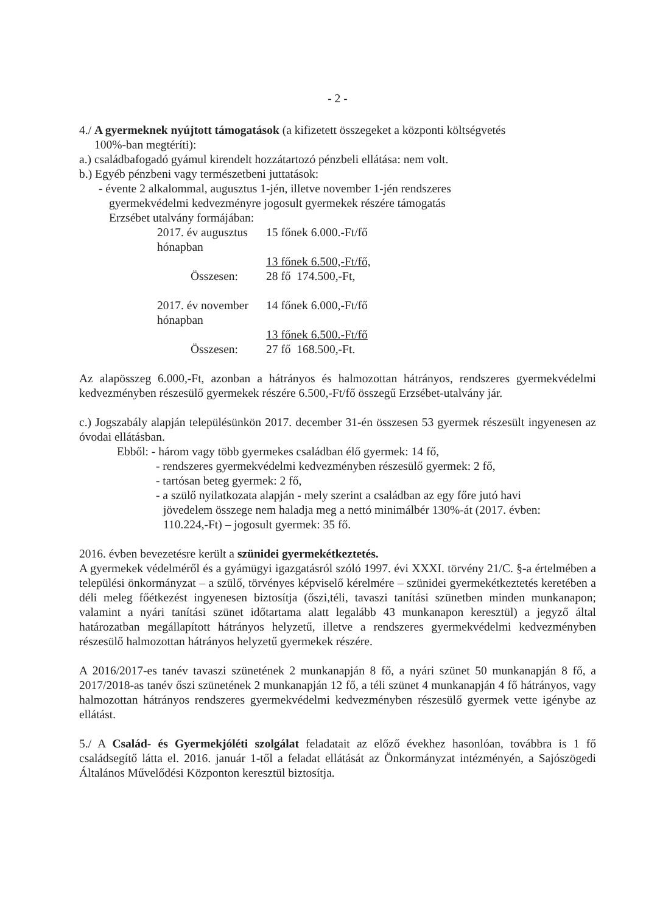- 2 -
4./ A gyermeknek nyújtott támogatások (a kifizetett összegeket a központi költségvetés
100%-ban megtéríti):
a.) családbafogadó gyámul kirendelt hozzátartozó pénzbeli ellátása: nem volt.
b.) Egyéb pénzbeni vagy természetbeni juttatások:
- évente 2 alkalommal, augusztus 1-jén, illetve november 1-jén rendszeres
gyermekvédelmi kedvezményre jogosult gyermekek részére támogatás
Erzsébet utalvány formájában:
2017. év augusztus hónapban 15 főnek 6.000.-Ft/fő
13 főnek 6.500,-Ft/fő,
Összesen: 28 fő 174.500,-Ft,
2017. év november hónapban 14 főnek 6.000,-Ft/fő
13 főnek 6.500.-Ft/fő
Összesen: 27 fő 168.500,-Ft.
Az alapösszeg 6.000,-Ft, azonban a hátrányos és halmozottan hátrányos, rendszeres gyermekvédelmi kedvezményben részesülő gyermekek részére 6.500,-Ft/fő összegű Erzsébet-utalvány jár.
c.) Jogszabály alapján településünkön 2017. december 31-én összesen 53 gyermek részesült ingyenesen az óvodai ellátásban.
Ebből: - három vagy több gyermekes családban élő gyermek: 14 fő,
- rendszeres gyermekvédelmi kedvezményben részesülő gyermek: 2 fő,
- tartósan beteg gyermek: 2 fő,
- a szülő nyilatkozata alapján - mely szerint a családban az egy főre jutó havi
jövedelem összege nem haladja meg a nettó minimálbér 130%-át (2017. évben:
110.224,-Ft) – jogosult gyermek: 35 fő.
2016. évben bevezetésre került a szünidei gyermekétkeztetés.
A gyermekek védelméről és a gyámügyi igazgatásról szóló 1997. évi XXXI. törvény 21/C. §-a értelmében a települési önkormányzat – a szülő, törvényes képviselő kérelmére – szünidei gyermekétkeztetés keretében a déli meleg főétkezést ingyenesen biztosítja (őszi,téli, tavaszi tanítási szünetben minden munkanapon; valamint a nyári tanítási szünet időtartama alatt legalább 43 munkanapon keresztül) a jegyző által határozatban megállapított hátrányos helyzetű, illetve a rendszeres gyermekvédelmi kedvezményben részesülő halmozottan hátrányos helyzetű gyermekek részére.
A 2016/2017-es tanév tavaszi szünetének 2 munkanapján 8 fő, a nyári szünet 50 munkanapján 8 fő, a 2017/2018-as tanév őszi szünetének 2 munkanapján 12 fő, a téli szünet 4 munkanapján 4 fő hátrányos, vagy halmozottan hátrányos rendszeres gyermekvédelmi kedvezményben részesülő gyermek vette igénybe az ellátást.
5./ A Család- és Gyermekjóléti szolgálat feladatait az előző évekhez hasonlóan, továbbra is 1 fő családsegítő látta el. 2016. január 1-től a feladat ellátását az Önkormányzat intézményén, a Sajószögedi Általános Művelődési Központon keresztül biztosítja.